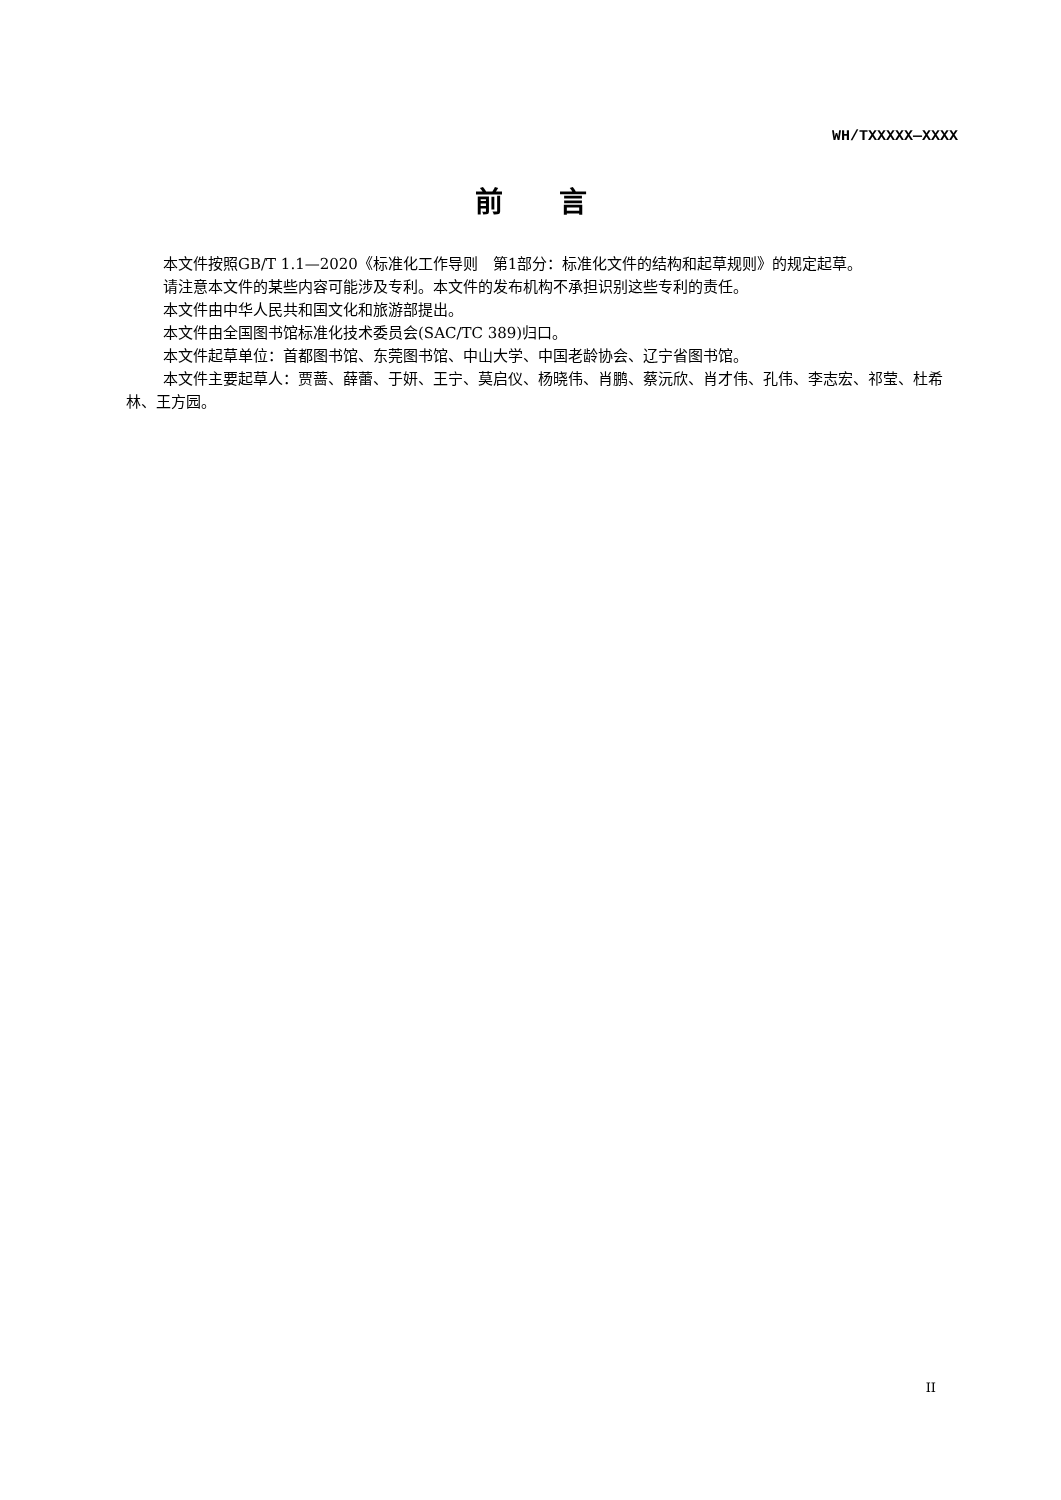WH/TXXXXX—XXXX
前言
本文件按照GB/T 1.1—2020《标准化工作导则　第1部分：标准化文件的结构和起草规则》的规定起草。
请注意本文件的某些内容可能涉及专利。本文件的发布机构不承担识别这些专利的责任。
本文件由中华人民共和国文化和旅游部提出。
本文件由全国图书馆标准化技术委员会(SAC/TC 389)归口。
本文件起草单位：首都图书馆、东莞图书馆、中山大学、中国老龄协会、辽宁省图书馆。
本文件主要起草人：贾蔷、薛蕾、于妍、王宁、莫启仪、杨晓伟、肖鹏、蔡沅欣、肖才伟、孔伟、李志宏、祁莹、杜希林、王方园。
II